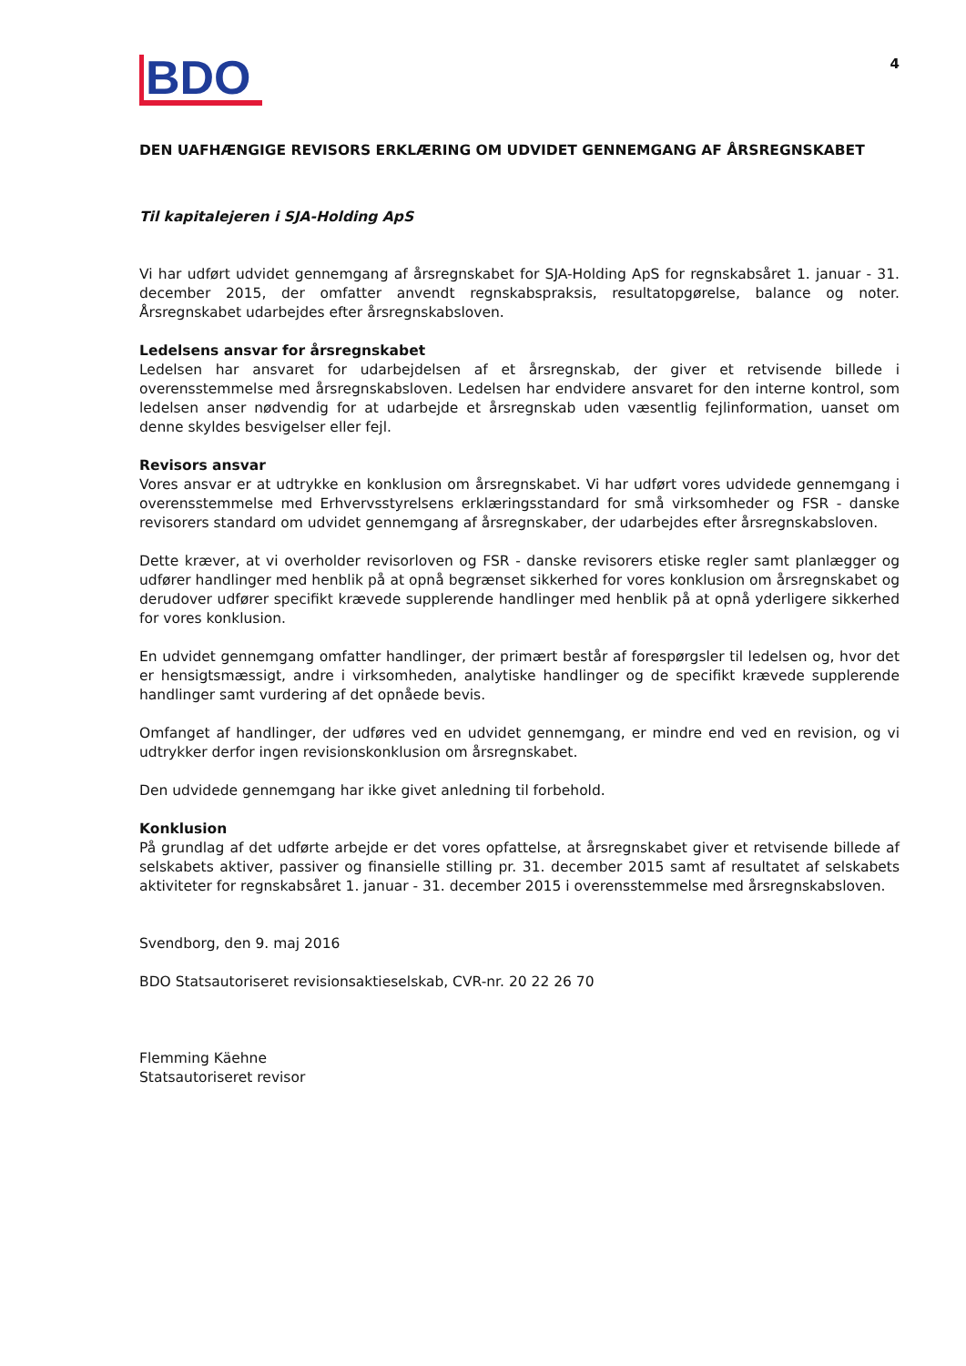BDO
4
DEN UAFHÆNGIGE REVISORS ERKLÆRING OM UDVIDET GENNEMGANG AF ÅRSREGNSKABET
Til kapitalejeren i SJA-Holding ApS
Vi har udført udvidet gennemgang af årsregnskabet for SJA-Holding ApS for regnskabsåret 1. januar - 31. december 2015, der omfatter anvendt regnskabspraksis, resultatopgørelse, balance og noter. Årsregnskabet udarbejdes efter årsregnskabsloven.
Ledelsens ansvar for årsregnskabet
Ledelsen har ansvaret for udarbejdelsen af et årsregnskab, der giver et retvisende billede i overensstemmelse med årsregnskabsloven. Ledelsen har endvidere ansvaret for den interne kontrol, som ledelsen anser nødvendig for at udarbejde et årsregnskab uden væsentlig fejlinformation, uanset om denne skyldes besvigelser eller fejl.
Revisors ansvar
Vores ansvar er at udtrykke en konklusion om årsregnskabet. Vi har udført vores udvidede gennemgang i overensstemmelse med Erhvervsstyrelsens erklæringsstandard for små virksomheder og FSR - danske revisorers standard om udvidet gennemgang af årsregnskaber, der udarbejdes efter årsregnskabsloven.
Dette kræver, at vi overholder revisorloven og FSR - danske revisorers etiske regler samt planlægger og udfører handlinger med henblik på at opnå begrænset sikkerhed for vores konklusion om årsregnskabet og derudover udfører specifikt krævede supplerende handlinger med henblik på at opnå yderligere sikkerhed for vores konklusion.
En udvidet gennemgang omfatter handlinger, der primært består af forespørgsler til ledelsen og, hvor det er hensigtsmæssigt, andre i virksomheden, analytiske handlinger og de specifikt krævede supplerende handlinger samt vurdering af det opnåede bevis.
Omfanget af handlinger, der udføres ved en udvidet gennemgang, er mindre end ved en revision, og vi udtrykker derfor ingen revisionskonklusion om årsregnskabet.
Den udvidede gennemgang har ikke givet anledning til forbehold.
Konklusion
På grundlag af det udførte arbejde er det vores opfattelse, at årsregnskabet giver et retvisende billede af selskabets aktiver, passiver og finansielle stilling pr. 31. december 2015 samt af resultatet af selskabets aktiviteter for regnskabsåret 1. januar - 31. december 2015 i overensstemmelse med årsregnskabsloven.
Svendborg, den 9. maj 2016
BDO Statsautoriseret revisionsaktieselskab, CVR-nr. 20 22 26 70
Flemming Käehne
Statsautoriseret revisor